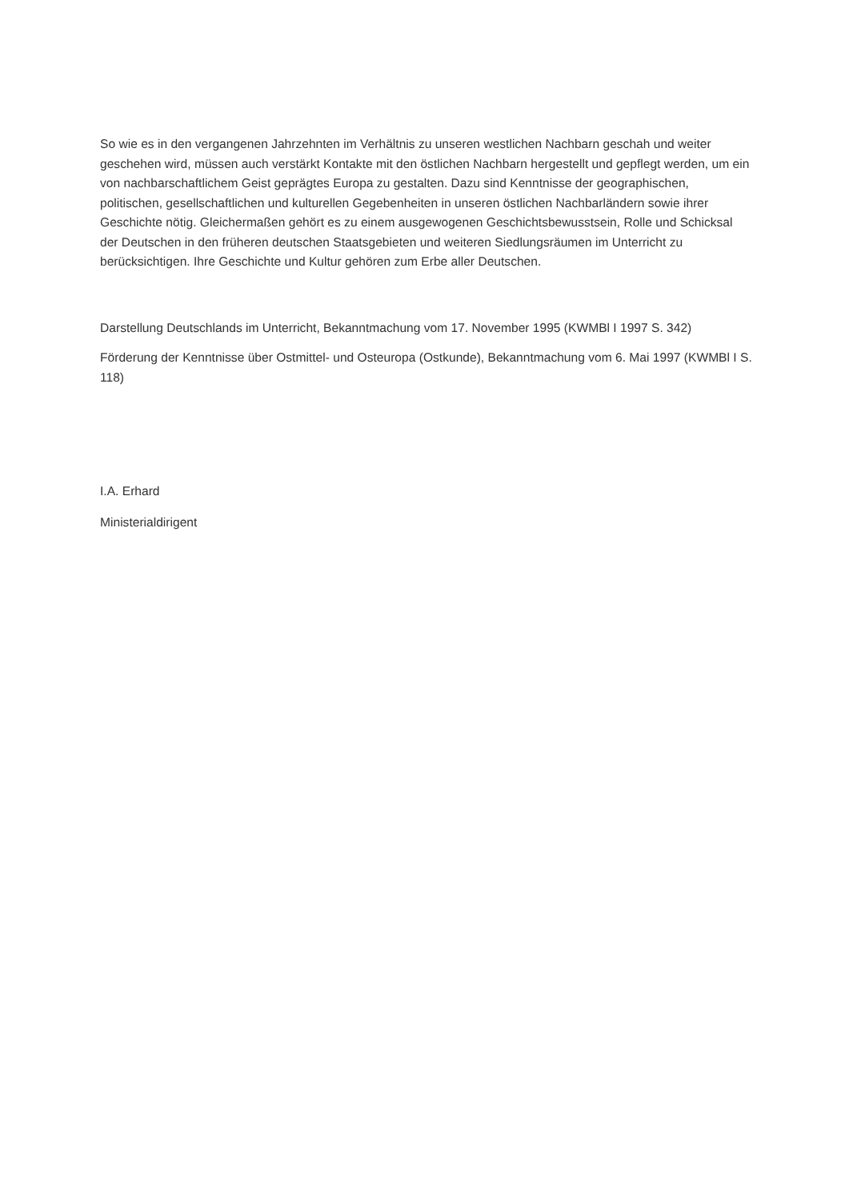So wie es in den vergangenen Jahrzehnten im Verhältnis zu unseren westlichen Nachbarn geschah und weiter geschehen wird, müssen auch verstärkt Kontakte mit den östlichen Nachbarn hergestellt und gepflegt werden, um ein von nachbarschaftlichem Geist geprägtes Europa zu gestalten. Dazu sind Kenntnisse der geographischen, politischen, gesellschaftlichen und kulturellen Gegebenheiten in unseren östlichen Nachbarländern sowie ihrer Geschichte nötig. Gleichermaßen gehört es zu einem ausgewogenen Geschichtsbewusstsein, Rolle und Schicksal der Deutschen in den früheren deutschen Staatsgebieten und weiteren Siedlungsräumen im Unterricht zu berücksichtigen. Ihre Geschichte und Kultur gehören zum Erbe aller Deutschen.
Darstellung Deutschlands im Unterricht, Bekanntmachung vom 17. November 1995 (KWMBl I 1997 S. 342)
Förderung der Kenntnisse über Ostmittel- und Osteuropa (Ostkunde), Bekanntmachung vom 6. Mai 1997 (KWMBl I S. 118)
I.A. Erhard
Ministerialdirigent